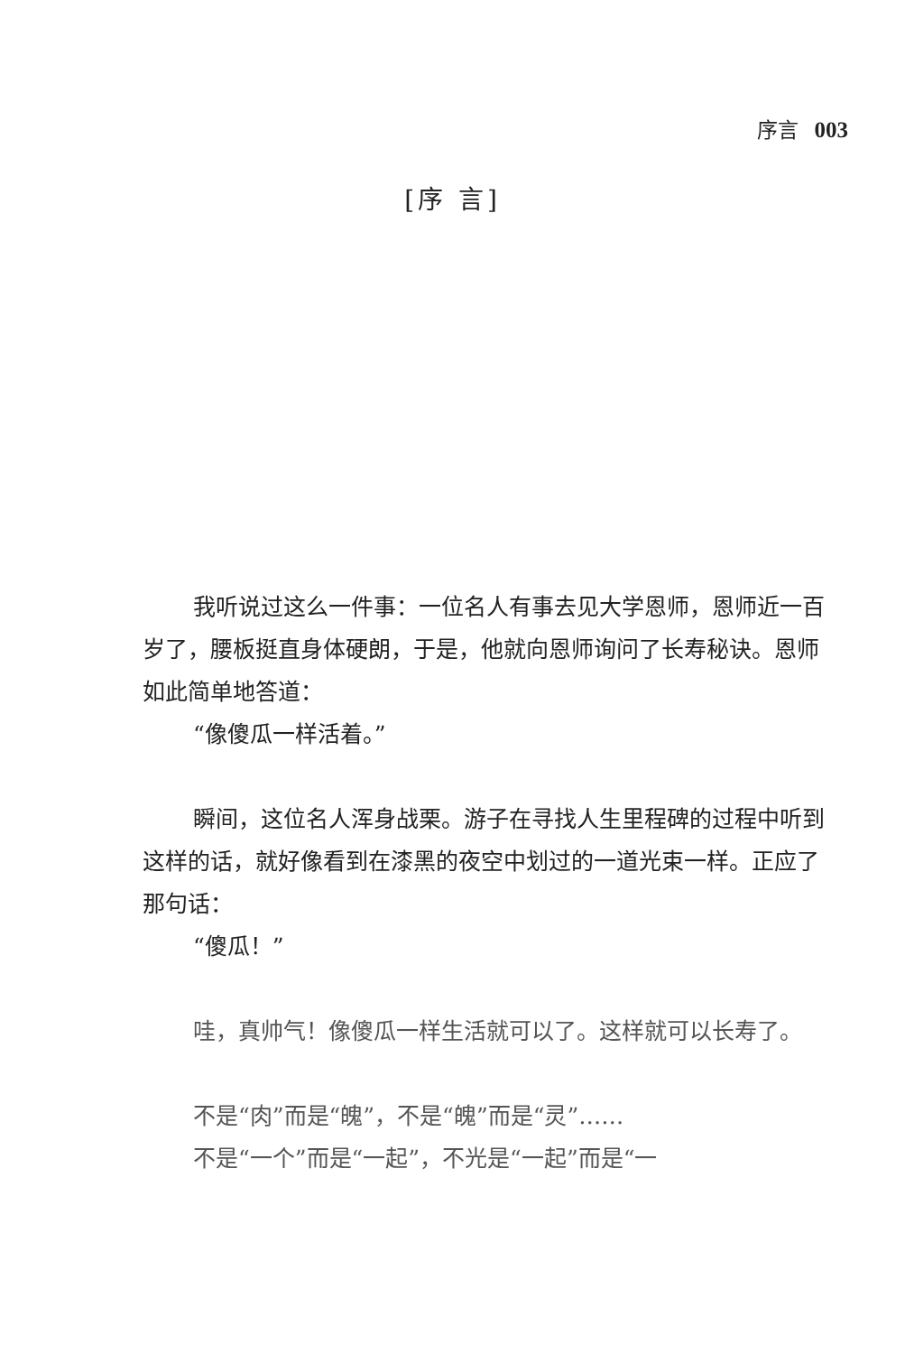序言 003
[序 言]
我听说过这么一件事：一位名人有事去见大学恩师，恩师近一百岁了，腰板挺直身体硬朗，于是，他就向恩师询问了长寿秘诀。恩师如此简单地答道：
“像傻瓜一样活着。”
瞬间，这位名人浑身战栗。游子在寻找人生里程碑的过程中听到这样的话，就好像看到在漆黑的夜空中划过的一道光束一样。正应了那句话：
“傻瓜！”
哇，真帅气！像傻瓜一样生活就可以了。这样就可以长寿了。
不是“肉”而是“魄”，不是“魄”而是“灵”……
不是“一个”而是“一起”，不光是“一起”而是“一